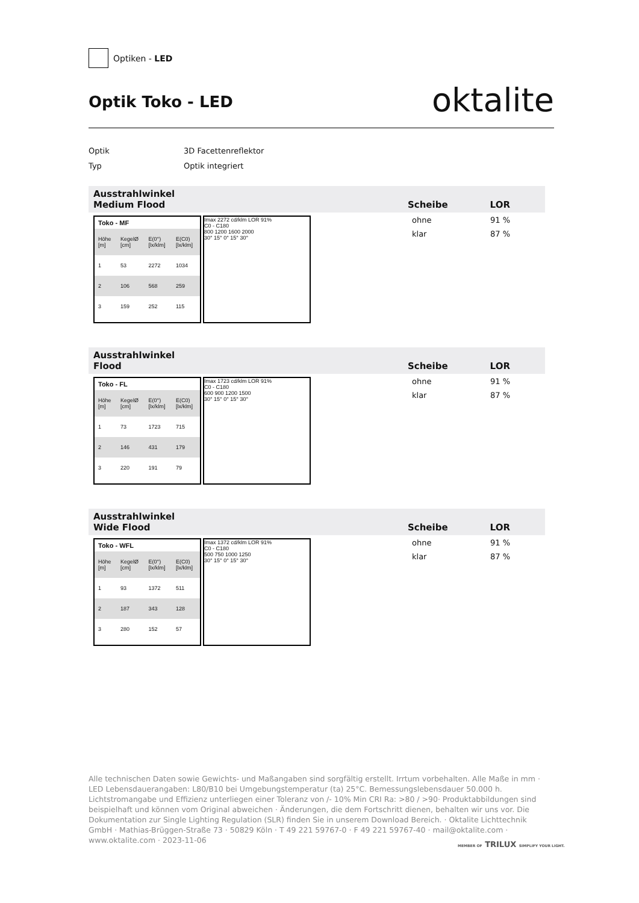Optiken - LED
Optik Toko - LED
oktalite
Optik 3D Facettenreflektor
Typ Optik integriert
Ausstrahlwinkel
Medium Flood Scheibe LOR
Toko - MF
| Höhe [m] | KegelØ [cm] | E(0°) [lx/klm] | E(C0) [lx/klm] |
| 1 | 53 | 2272 | 1034 |
| 2 | 106 | 568 | 259 |
| 3 | 159 | 252 | 115 |
Imax 2272 cd/klm LOR 91%
C0 - C180
800 1200 1600 2000
30° 15° 0° 15° 30°
ohne 91 %
klar 87 %
Ausstrahlwinkel
Flood Scheibe LOR
Toko - FL
| Höhe [m] | KegelØ [cm] | E(0°) [lx/klm] | E(C0) [lx/klm] |
| 1 | 73 | 1723 | 715 |
| 2 | 146 | 431 | 179 |
| 3 | 220 | 191 | 79 |
Imax 1723 cd/klm LOR 91%
C0 - C180
600 900 1200 1500
30° 15° 0° 15° 30°
ohne 91 %
klar 87 %
Ausstrahlwinkel
Wide Flood Scheibe LOR
Toko - WFL
| Höhe [m] | KegelØ [cm] | E(0°) [lx/klm] | E(C0) [lx/klm] |
| 1 | 93 | 1372 | 511 |
| 2 | 187 | 343 | 128 |
| 3 | 280 | 152 | 57 |
Imax 1372 cd/klm LOR 91%
C0 - C180
500 750 1000 1250
30° 15° 0° 15° 30°
ohne 91 %
klar 87 %
Alle technischen Daten sowie Gewichts- und Maßangaben sind sorgfältig erstellt. Irrtum vorbehalten. Alle Maße in mm · LED Lebensdauerangaben: L80/B10 bei Umgebungstemperatur (ta) 25°C. Bemessungslebensdauer 50.000 h. Lichtstromangabe und Effizienz unterliegen einer Toleranz von /- 10% Min CRI Ra: >80 / >90· Produktabbildungen sind beispielhaft und können vom Original abweichen · Änderungen, die dem Fortschritt dienen, behalten wir uns vor. Die Dokumentation zur Single Lighting Regulation (SLR) finden Sie in unserem Download Bereich. · Oktalite Lichttechnik GmbH · Mathias-Brüggen-Straße 73 · 50829 Köln · T 49 221 59767-0 · F 49 221 59767-40 · mail@oktalite.com · www.oktalite.com · 2023-11-06
MEMBER OF TRILUX SIMPLIFY YOUR LIGHT.